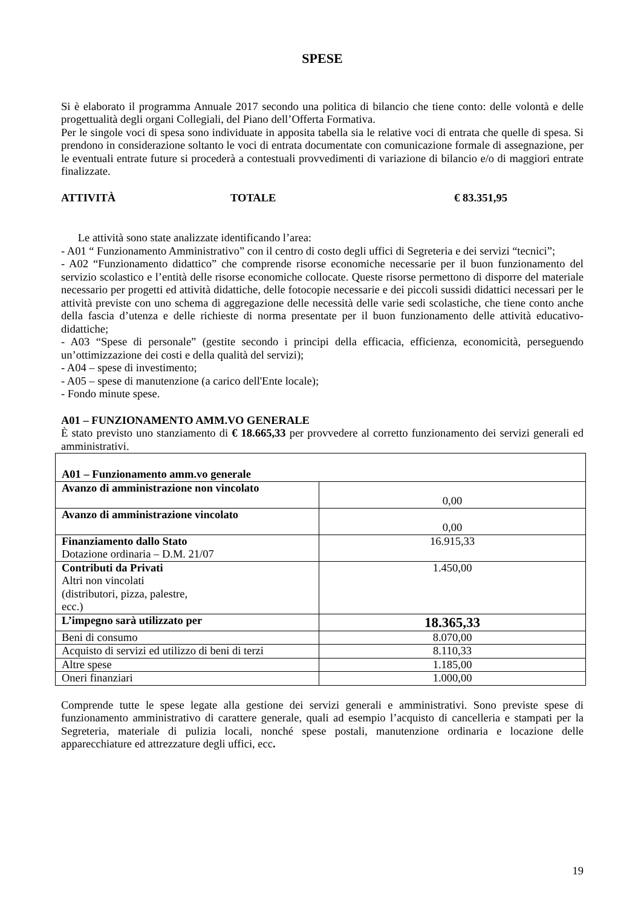SPESE
Si è elaborato il programma Annuale 2017 secondo una politica di bilancio che tiene conto: delle volontà e delle progettualità degli organi Collegiali, del Piano dell’Offerta Formativa.
Per le singole voci di spesa sono individuate in apposita tabella sia le relative voci di entrata che quelle di spesa. Si prendono in considerazione soltanto le voci di entrata documentate con comunicazione formale di assegnazione, per le eventuali entrate future si procederà a contestuali provvedimenti di variazione di bilancio e/o di maggiori entrate finalizzate.
ATTIVITÀ TOTALE € 83.351,95
Le attività sono state analizzate identificando l’area:
- A01 “ Funzionamento Amministrativo” con il centro di costo degli uffici di Segreteria e dei servizi “tecnici”;
- A02 “Funzionamento didattico” che comprende risorse economiche necessarie per il buon funzionamento del servizio scolastico e l’entità delle risorse economiche collocate. Queste risorse permettono di disporre del materiale necessario per progetti ed attività didattiche, delle fotocopie necessarie e dei piccoli sussidi didattici necessari per le attività previste con uno schema di aggregazione delle necessità delle varie sedi scolastiche, che tiene conto anche della fascia d’utenza e delle richieste di norma presentate per il buon funzionamento delle attività educativo-didattiche;
- A03 “Spese di personale” (gestite secondo i principi della efficacia, efficienza, economicità, perseguendo un’ottimizzazione dei costi e della qualità del servizi);
- A04 – spese di investimento;
- A05 – spese di manutenzione (a carico dell'Ente locale);
- Fondo minute spese.
A01 – FUNZIONAMENTO AMM.VO GENERALE
È stato previsto uno stanziamento di € 18.665,33 per provvedere al corretto funzionamento dei servizi generali ed amministrativi.
| A01 – Funzionamento amm.vo generale | |
| Avanzo di amministrazione non vincolato | 0,00 |
| Avanzo di amministrazione vincolato | 0,00 |
| Finanziamento dallo Stato Dotazione ordinaria – D.M. 21/07 | 16.915,33 |
| Contributi da Privati Altri non vincolati (distributori, pizza, palestre, ecc.) | 1.450,00 |
| L’impegno sarà utilizzato per | 18.365,33 |
| Beni di consumo | 8.070,00 |
| Acquisto di servizi ed utilizzo di beni di terzi | 8.110,33 |
| Altre spese | 1.185,00 |
| Oneri finanziari | 1.000,00 |
Comprende tutte le spese legate alla gestione dei servizi generali e amministrativi. Sono previste spese di funzionamento amministrativo di carattere generale, quali ad esempio l’acquisto di cancelleria e stampati per la Segreteria, materiale di pulizia locali, nonché spese postali, manutenzione ordinaria e locazione delle apparecchiature ed attrezzature degli uffici, ecc.
19